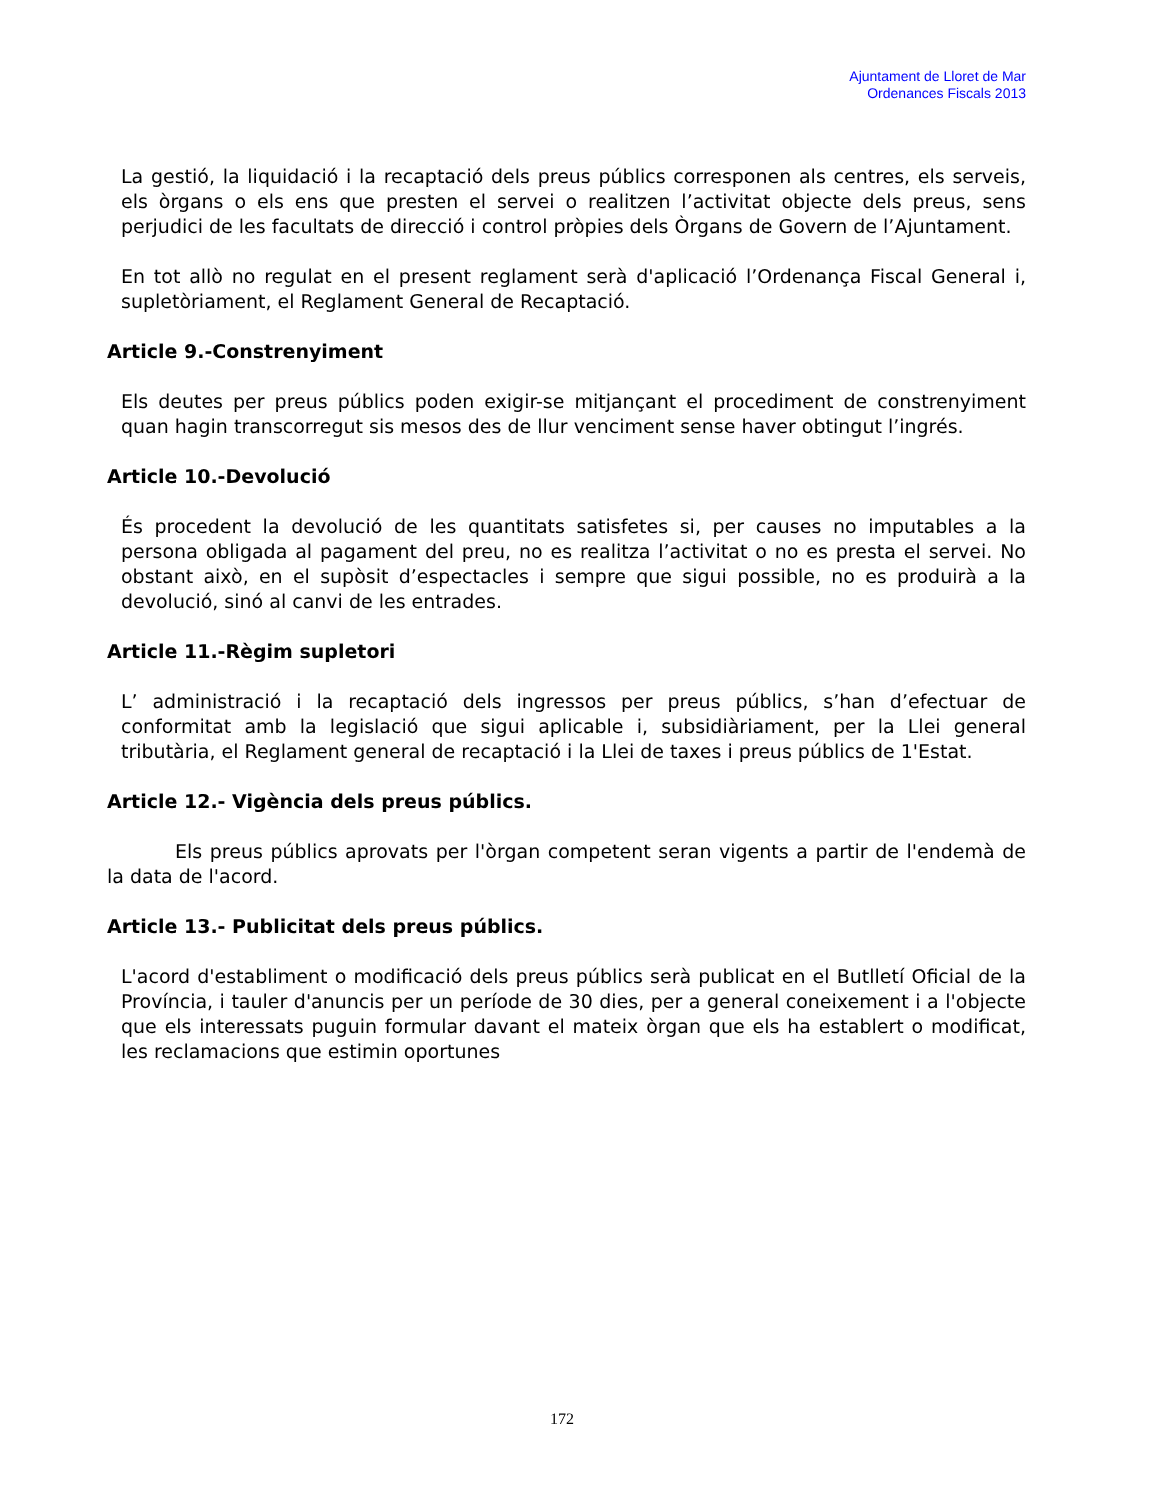Ajuntament de Lloret de Mar
Ordenances Fiscals 2013
La gestió, la liquidació i la recaptació dels preus públics corresponen als centres, els serveis, els òrgans o els ens que presten el servei o realitzen l’activitat objecte dels preus, sens perjudici de les facultats de direcció i control pròpies dels Òrgans de Govern de l’Ajuntament.
En tot allò no regulat en el present reglament serà d'aplicació l’Ordenança Fiscal General i, supletòriament, el Reglament General de Recaptació.
Article 9.-Constrenyiment
Els deutes per preus públics poden exigir-se mitjançant el procediment de constrenyiment quan hagin transcorregut sis mesos des de llur venciment sense haver obtingut l’ingrés.
Article 10.-Devolució
És procedent la devolució de les quantitats satisfetes si, per causes no imputables a la persona obligada al pagament del preu, no es realitza l’activitat o no es presta el servei. No obstant això, en el supòsit d’espectacles i sempre que sigui possible, no es produirà a la devolució, sinó al canvi de les entrades.
Article 11.-Règim supletori
L’ administració i la recaptació dels ingressos per preus públics, s’han d’efectuar de conformitat amb la legislació que sigui aplicable i, subsidiàriament, per la Llei general tributària, el Reglament general de recaptació i la Llei de taxes i preus públics de 1'Estat.
Article 12.- Vigència dels preus públics.
Els preus públics aprovats per l'òrgan competent seran vigents a partir de l'endemà de la data de l'acord.
Article 13.- Publicitat dels preus públics.
L'acord d'establiment o modificació dels preus públics serà publicat en el Butlletí Oficial de la Província, i tauler d'anuncis per un període de 30 dies, per a general coneixement i a l'objecte que els interessats puguin formular davant el mateix òrgan que els ha establert o modificat, les reclamacions que estimin oportunes
172